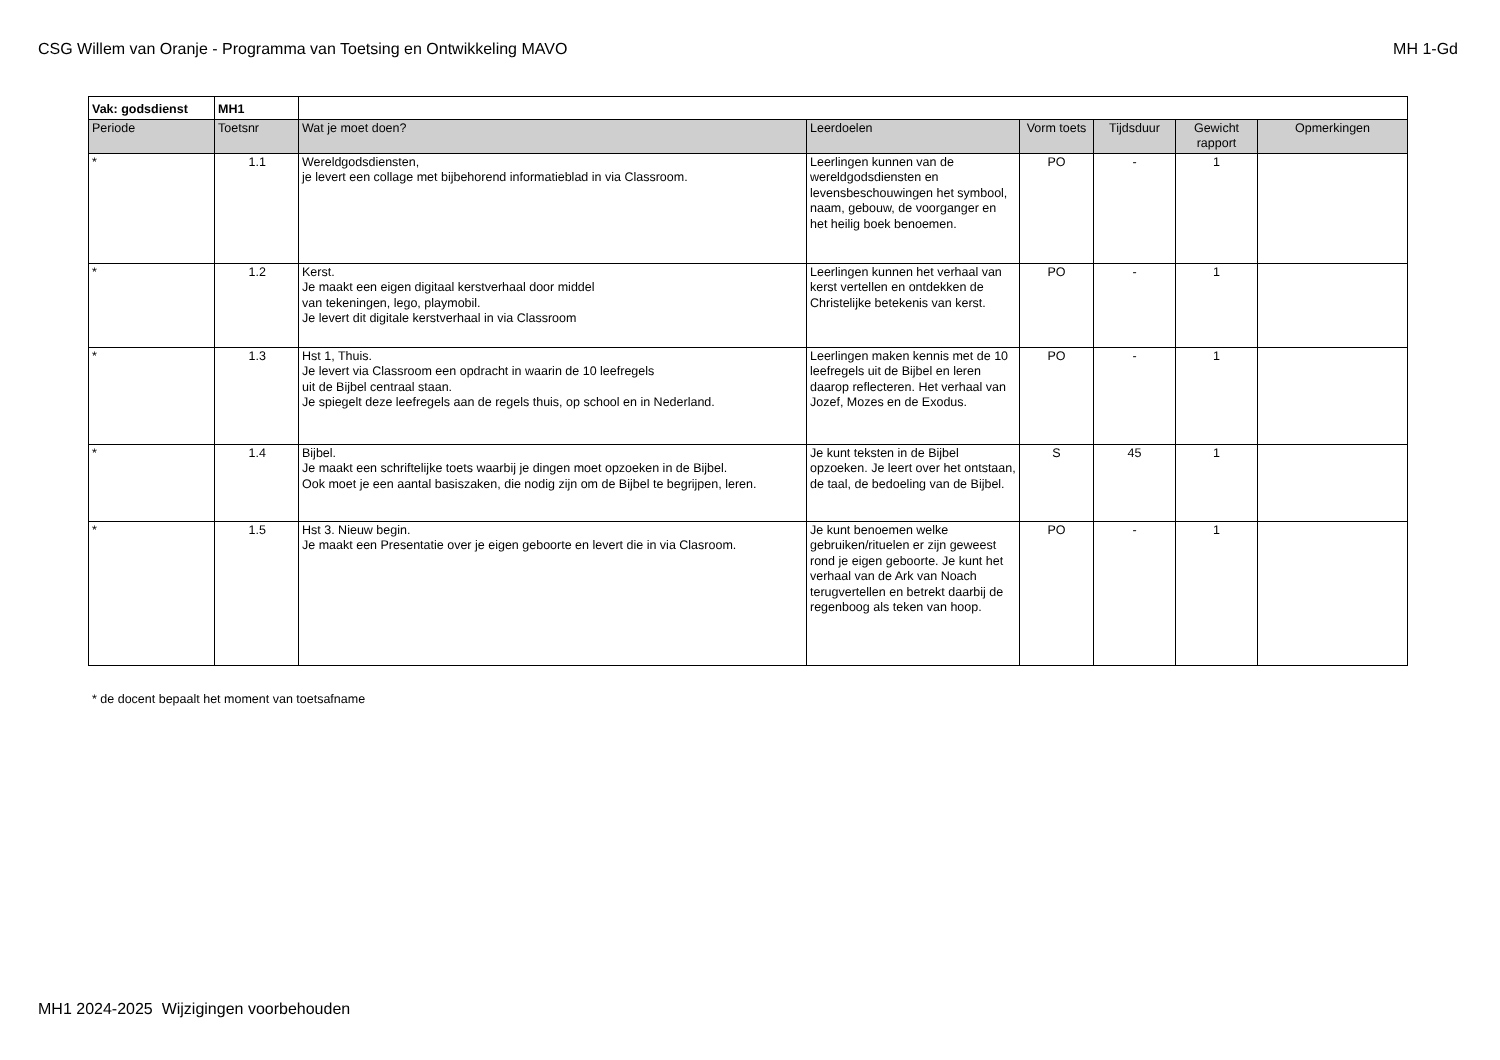CSG Willem van Oranje - Programma van Toetsing en Ontwikkeling MAVO MH 1-Gd
| Vak: godsdienst | MH1 | | | | | | |
| Periode | Toetsnr | Wat je moet doen? | Leerdoelen | Vorm toets | Tijdsduur | Gewicht rapport | Opmerkingen |
| * | 1.1 | Wereldgodsdiensten, je levert een collage met bijbehorend informatieblad in via Classroom. | Leerlingen kunnen van de wereldgodsdiensten en levensbeschouwingen het symbool, naam, gebouw, de voorganger en het heilig boek benoemen. | PO | - | 1 | |
| * | 1.2 | Kerst. Je maakt een eigen digitaal kerstverhaal door middel van tekeningen, lego, playmobil. Je levert dit digitale kerstverhaal in via Classroom | Leerlingen kunnen het verhaal van kerst vertellen en ontdekken de Christelijke betekenis van kerst. | PO | - | 1 | |
| * | 1.3 | Hst 1, Thuis. Je levert via Classroom een opdracht in waarin de 10 leefregels uit de Bijbel centraal staan. Je spiegelt deze leefregels aan de regels thuis, op school en in Nederland. | Leerlingen maken kennis met de 10 leefregels uit de Bijbel en leren daarop reflecteren. Het verhaal van Jozef, Mozes en de Exodus. | PO | - | 1 | |
| * | 1.4 | Bijbel. Je maakt een schriftelijke toets waarbij je dingen moet opzoeken in de Bijbel. Ook moet je een aantal basiszaken, die nodig zijn om de Bijbel te begrijpen, leren. | Je kunt teksten in de Bijbel opzoeken. Je leert over het ontstaan, de taal, de bedoeling van de Bijbel. | S | 45 | 1 | |
| * | 1.5 | Hst 3. Nieuw begin. Je maakt een Presentatie over je eigen geboorte en levert die in via Clasroom. | Je kunt benoemen welke gebruiken/rituelen er zijn geweest rond je eigen geboorte. Je kunt het verhaal van de Ark van Noach terugvertellen en betrekt daarbij de regenboog als teken van hoop. | PO | - | 1 | |
* de docent bepaalt het moment van toetsafname
MH1 2024-2025 Wijzigingen voorbehouden